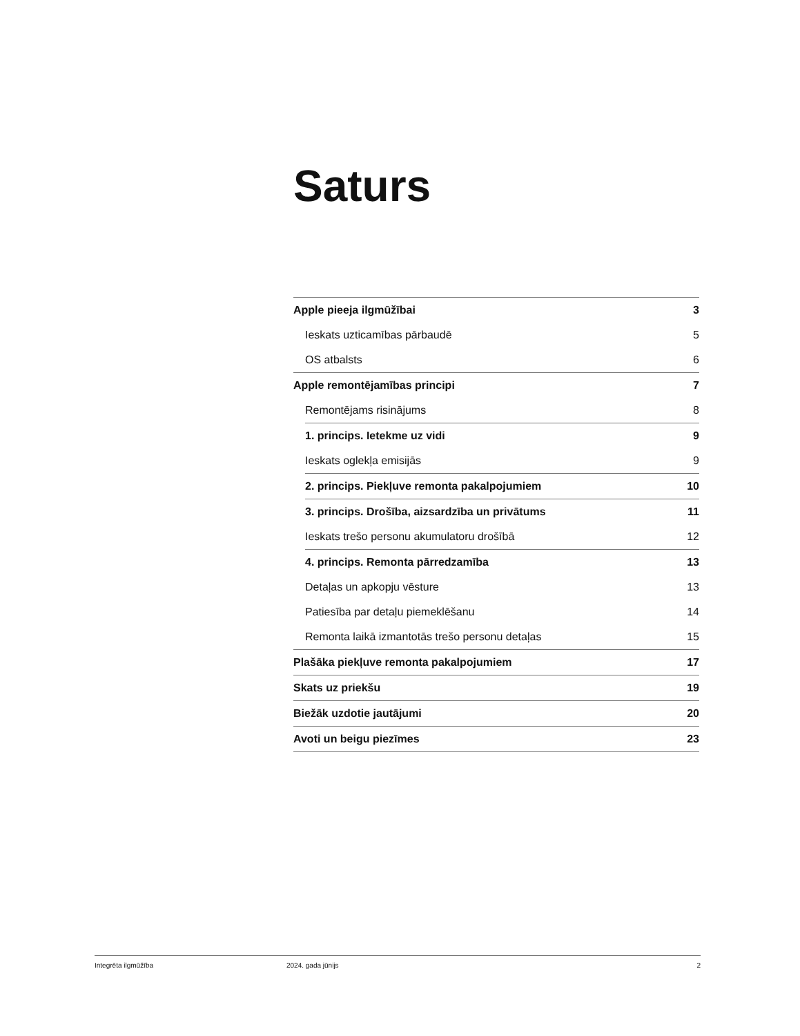Saturs
Apple pieeja ilgmūžībai 3
Ieskats uzticamības pārbaudē 5
OS atbalsts 6
Apple remontējamības principi 7
Remontējams risinājums 8
1. princips. Ietekme uz vidi 9
Ieskats oglekļa emisijās 9
2. princips. Piekļuve remonta pakalpojumiem 10
3. princips. Drošība, aizsardzība un privātums 11
Ieskats trešo personu akumulatoru drošībā 12
4. princips. Remonta pārredzamība 13
Detaļas un apkopju vēsture 13
Patiesība par detaļu piemeklēšanu 14
Remonta laikā izmantotās trešo personu detaļas 15
Plašāka piekļuve remonta pakalpojumiem 17
Skats uz priekšu 19
Biežāk uzdotie jautājumi 20
Avoti un beigu piezīmes 23
Integrēta ilgmūžība 2024. gada jūnijs 2